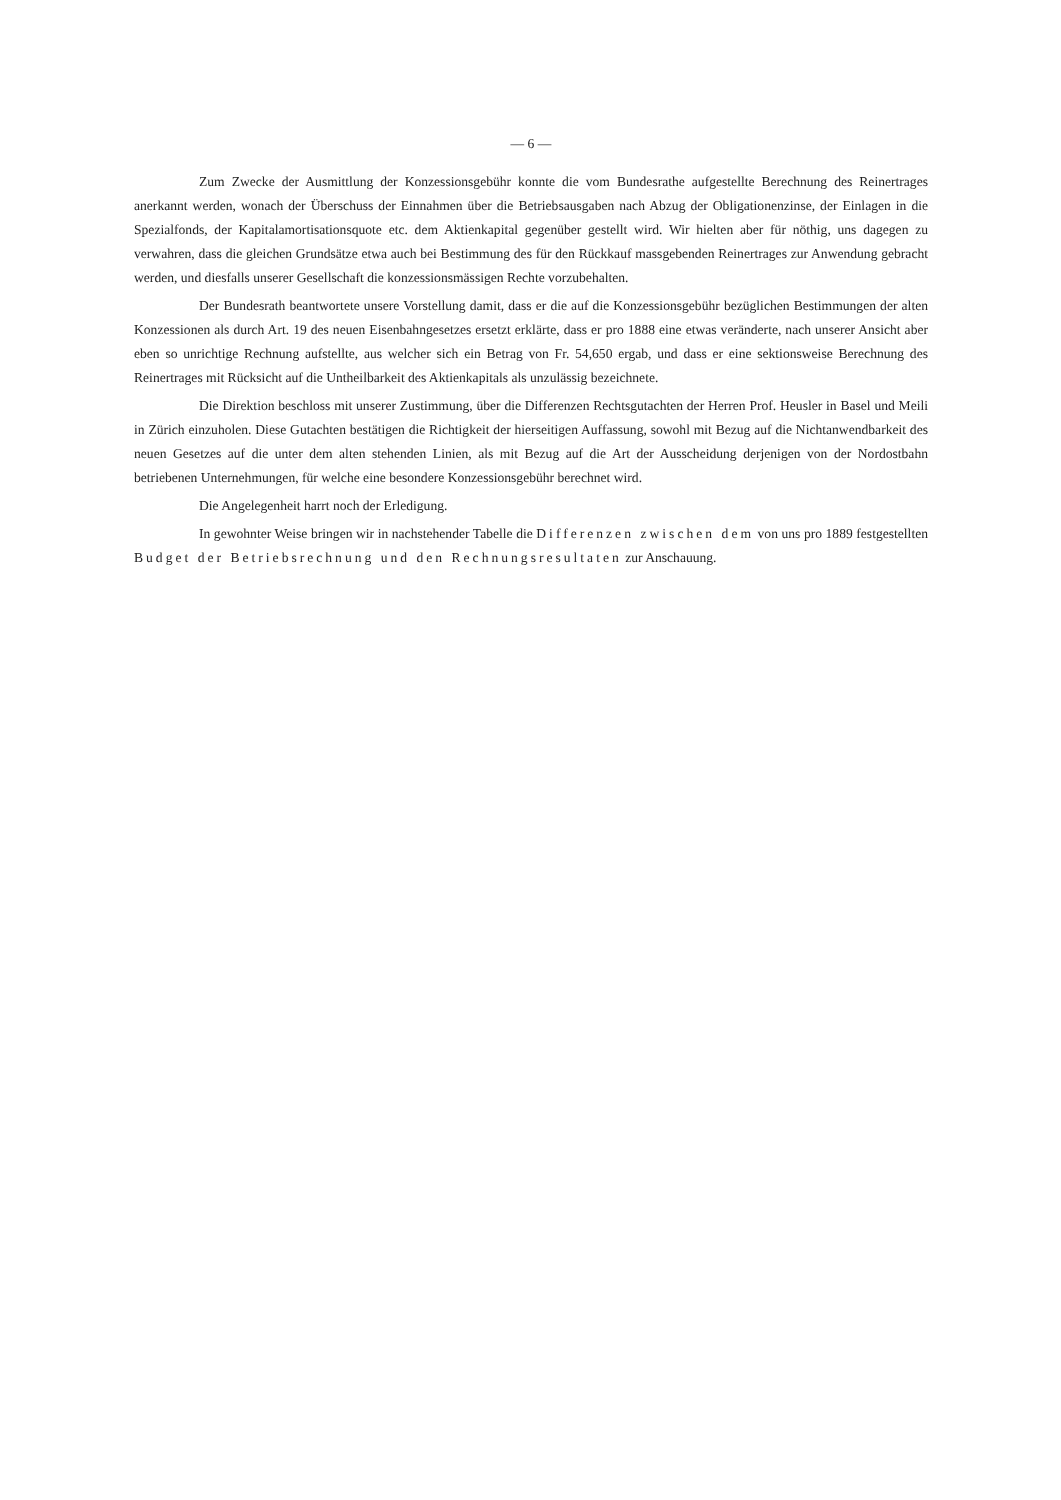— 6 —
Zum Zwecke der Ausmittlung der Konzessionsgebühr konnte die vom Bundesrathe aufgestellte Berechnung des Reinertrages anerkannt werden, wonach der Überschuss der Einnahmen über die Betriebsausgaben nach Abzug der Obligationenzinse, der Einlagen in die Spezialfonds, der Kapitalamortisationsquote etc. dem Aktienkapital gegenüber gestellt wird. Wir hielten aber für nöthig, uns dagegen zu verwahren, dass die gleichen Grundsätze etwa auch bei Bestimmung des für den Rückkauf massgebenden Reinertrages zur Anwendung gebracht werden, und diesfalls unserer Gesellschaft die konzessionsmässigen Rechte vorzubehalten.
Der Bundesrath beantwortete unsere Vorstellung damit, dass er die auf die Konzessionsgebühr bezüglichen Bestimmungen der alten Konzessionen als durch Art. 19 des neuen Eisenbahngesetzes ersetzt erklärte, dass er pro 1888 eine etwas veränderte, nach unserer Ansicht aber eben so unrichtige Rechnung aufstellte, aus welcher sich ein Betrag von Fr. 54,650 ergab, und dass er eine sektionsweise Berechnung des Reinertrages mit Rücksicht auf die Untheilbarkeit des Aktienkapitals als unzulässig bezeichnete.
Die Direktion beschloss mit unserer Zustimmung, über die Differenzen Rechtsgutachten der Herren Prof. Heusler in Basel und Meili in Zürich einzuholen. Diese Gutachten bestätigen die Richtigkeit der hierseitigen Auffassung, sowohl mit Bezug auf die Nichtanwendbarkeit des neuen Gesetzes auf die unter dem alten stehenden Linien, als mit Bezug auf die Art der Ausscheidung derjenigen von der Nordostbahn betriebenen Unternehmungen, für welche eine besondere Konzessionsgebühr berechnet wird.
Die Angelegenheit harrt noch der Erledigung.
In gewohnter Weise bringen wir in nachstehender Tabelle die Differenzen zwischen dem von uns pro 1889 festgestellten Budget der Betriebsrechnung und den Rechnungsresultaten zur Anschauung.